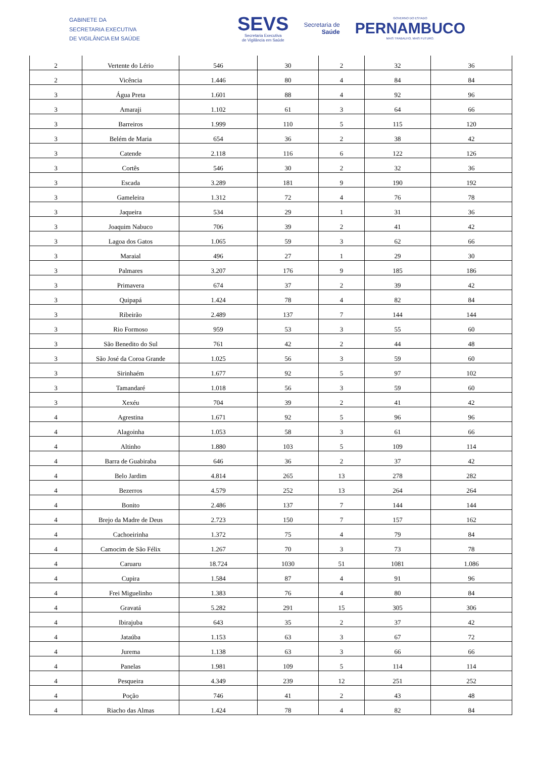GABINETE DA
SECRETARIA EXECUTIVA
DE VIGILÂNCIA EM SAÚDE
SEVS
Secretaria Executiva
de Vigilância em Saúde
Secretaria de
Saúde
GOVERNO DO ESTADO
PERNAMBUCO
MAIS TRABALHO, MAIS FUTURO.
| 2 | Vertente do Lério | 546 | 30 | 2 | 32 | 36 |
| 2 | Vicência | 1.446 | 80 | 4 | 84 | 84 |
| 3 | Água Preta | 1.601 | 88 | 4 | 92 | 96 |
| 3 | Amaraji | 1.102 | 61 | 3 | 64 | 66 |
| 3 | Barreiros | 1.999 | 110 | 5 | 115 | 120 |
| 3 | Belém de Maria | 654 | 36 | 2 | 38 | 42 |
| 3 | Catende | 2.118 | 116 | 6 | 122 | 126 |
| 3 | Cortês | 546 | 30 | 2 | 32 | 36 |
| 3 | Escada | 3.289 | 181 | 9 | 190 | 192 |
| 3 | Gameleira | 1.312 | 72 | 4 | 76 | 78 |
| 3 | Jaqueira | 534 | 29 | 1 | 31 | 36 |
| 3 | Joaquim Nabuco | 706 | 39 | 2 | 41 | 42 |
| 3 | Lagoa dos Gatos | 1.065 | 59 | 3 | 62 | 66 |
| 3 | Maraial | 496 | 27 | 1 | 29 | 30 |
| 3 | Palmares | 3.207 | 176 | 9 | 185 | 186 |
| 3 | Primavera | 674 | 37 | 2 | 39 | 42 |
| 3 | Quipapá | 1.424 | 78 | 4 | 82 | 84 |
| 3 | Ribeirão | 2.489 | 137 | 7 | 144 | 144 |
| 3 | Rio Formoso | 959 | 53 | 3 | 55 | 60 |
| 3 | São Benedito do Sul | 761 | 42 | 2 | 44 | 48 |
| 3 | São José da Coroa Grande | 1.025 | 56 | 3 | 59 | 60 |
| 3 | Sirinhaém | 1.677 | 92 | 5 | 97 | 102 |
| 3 | Tamandaré | 1.018 | 56 | 3 | 59 | 60 |
| 3 | Xexéu | 704 | 39 | 2 | 41 | 42 |
| 4 | Agrestina | 1.671 | 92 | 5 | 96 | 96 |
| 4 | Alagoinha | 1.053 | 58 | 3 | 61 | 66 |
| 4 | Altinho | 1.880 | 103 | 5 | 109 | 114 |
| 4 | Barra de Guabiraba | 646 | 36 | 2 | 37 | 42 |
| 4 | Belo Jardim | 4.814 | 265 | 13 | 278 | 282 |
| 4 | Bezerros | 4.579 | 252 | 13 | 264 | 264 |
| 4 | Bonito | 2.486 | 137 | 7 | 144 | 144 |
| 4 | Brejo da Madre de Deus | 2.723 | 150 | 7 | 157 | 162 |
| 4 | Cachoeirinha | 1.372 | 75 | 4 | 79 | 84 |
| 4 | Camocim de São Félix | 1.267 | 70 | 3 | 73 | 78 |
| 4 | Caruaru | 18.724 | 1030 | 51 | 1081 | 1.086 |
| 4 | Cupira | 1.584 | 87 | 4 | 91 | 96 |
| 4 | Frei Miguelinho | 1.383 | 76 | 4 | 80 | 84 |
| 4 | Gravatá | 5.282 | 291 | 15 | 305 | 306 |
| 4 | Ibirajuba | 643 | 35 | 2 | 37 | 42 |
| 4 | Jataúba | 1.153 | 63 | 3 | 67 | 72 |
| 4 | Jurema | 1.138 | 63 | 3 | 66 | 66 |
| 4 | Panelas | 1.981 | 109 | 5 | 114 | 114 |
| 4 | Pesqueira | 4.349 | 239 | 12 | 251 | 252 |
| 4 | Poção | 746 | 41 | 2 | 43 | 48 |
| 4 | Riacho das Almas | 1.424 | 78 | 4 | 82 | 84 |